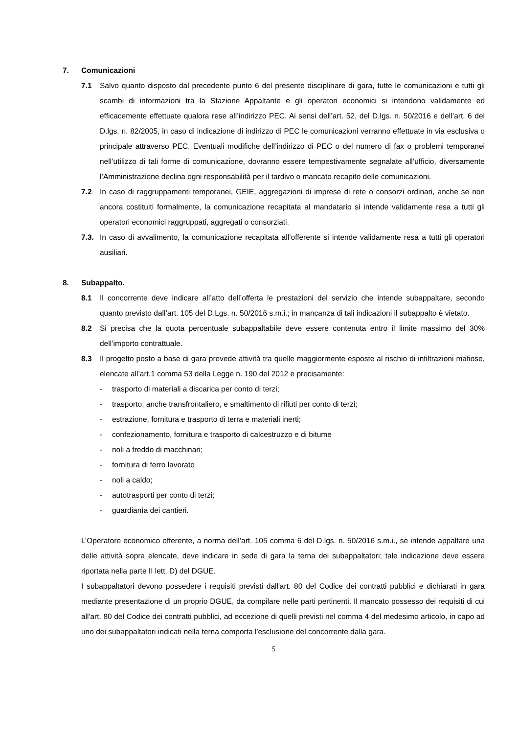7. Comunicazioni
7.1 Salvo quanto disposto dal precedente punto 6 del presente disciplinare di gara, tutte le comunicazioni e tutti gli scambi di informazioni tra la Stazione Appaltante e gli operatori economici si intendono validamente ed efficacemente effettuate qualora rese all’indirizzo PEC. Ai sensi dell’art. 52, del D.lgs. n. 50/2016 e dell’art. 6 del D.lgs. n. 82/2005, in caso di indicazione di indirizzo di PEC le comunicazioni verranno effettuate in via esclusiva o principale attraverso PEC. Eventuali modifiche dell’indirizzo di PEC o del numero di fax o problemi temporanei nell’utilizzo di tali forme di comunicazione, dovranno essere tempestivamente segnalate all’ufficio, diversamente l’Amministrazione declina ogni responsabilità per il tardivo o mancato recapito delle comunicazioni.
7.2 In caso di raggruppamenti temporanei, GEIE, aggregazioni di imprese di rete o consorzi ordinari, anche se non ancora costituiti formalmente, la comunicazione recapitata al mandatario si intende validamente resa a tutti gli operatori economici raggruppati, aggregati o consorziati.
7.3. In caso di avvalimento, la comunicazione recapitata all’offerente si intende validamente resa a tutti gli operatori ausiliari.
8. Subappalto.
8.1 Il concorrente deve indicare all’atto dell’offerta le prestazioni del servizio che intende subappaltare, secondo quanto previsto dall’art. 105 del D.Lgs. n. 50/2016 s.m.i.; in mancanza di tali indicazioni il subappalto è vietato.
8.2 Si precisa che la quota percentuale subappaltabile deve essere contenuta entro il limite massimo del 30% dell’importo contrattuale.
8.3 Il progetto posto a base di gara prevede attività tra quelle maggiormente esposte al rischio di infiltrazioni mafiose, elencate all’art.1 comma 53 della Legge n. 190 del 2012 e precisamente:
- trasporto di materiali a discarica per conto di terzi;
- trasporto, anche transfrontaliero, e smaltimento di rifiuti per conto di terzi;
- estrazione, fornitura e trasporto di terra e materiali inerti;
- confezionamento, fornitura e trasporto di calcestruzzo e di bitume
- noli a freddo di macchinari;
- fornitura di ferro lavorato
- noli a caldo;
- autotrasporti per conto di terzi;
- guardianìa dei cantieri.
L’Operatore economico offerente, a norma dell’art. 105 comma 6 del D.lgs. n. 50/2016 s.m.i., se intende appaltare una delle attività sopra elencate, deve indicare in sede di gara la terna dei subappaltatori; tale indicazione deve essere riportata nella parte II lett. D) del DGUE.
I subappaltatori devono possedere i requisiti previsti dall'art. 80 del Codice dei contratti pubblici e dichiarati in gara mediante presentazione di un proprio DGUE, da compilare nelle parti pertinenti. Il mancato possesso dei requisiti di cui all'art. 80 del Codice dei contratti pubblici, ad eccezione di quelli previsti nel comma 4 del medesimo articolo, in capo ad uno dei subappaltatori indicati nella terna comporta l'esclusione del concorrente dalla gara.
5